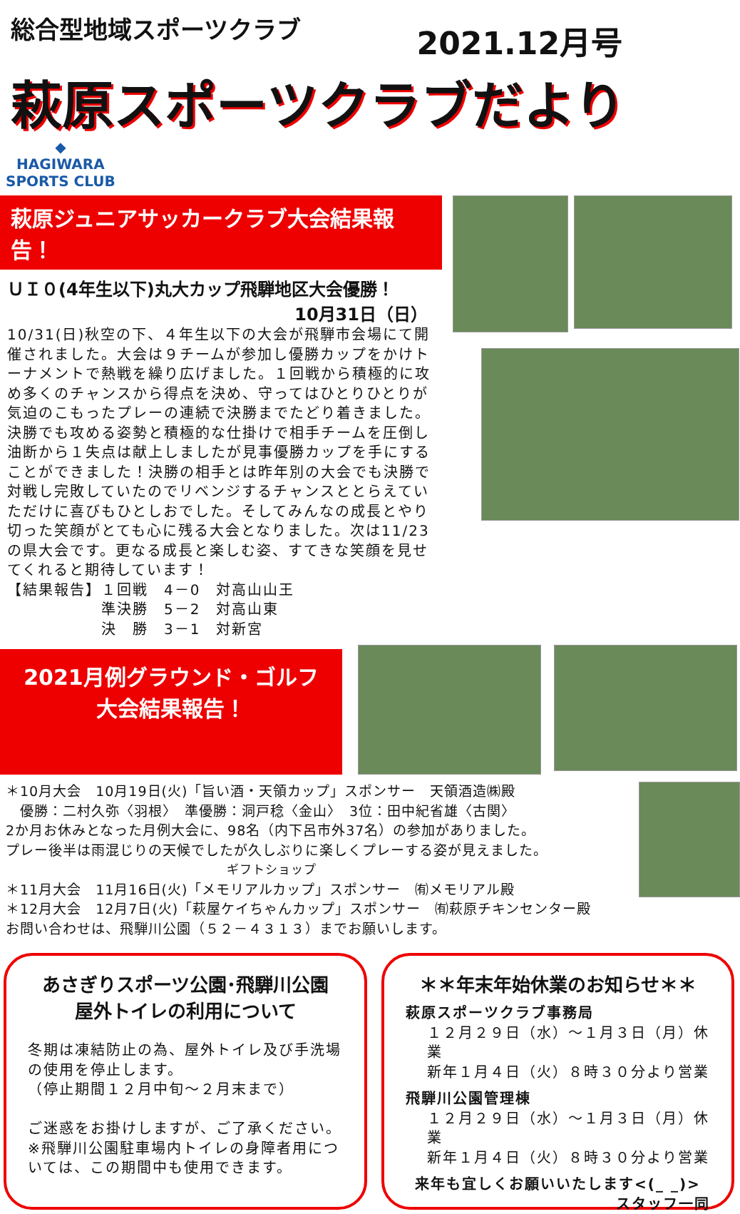総合型地域スポーツクラブ
2021.12月号
萩原スポーツクラブだより ◆
HAGIWARA
SPORTS CLUB
萩原ジュニアサッカークラブ大会結果報告！
ＵＩ０(4年生以下)丸大カップ飛騨地区大会優勝！
10月31日（日）
10/31(日)秋空の下、４年生以下の大会が飛騨市会場にて開催されました。大会は９チームが参加し優勝カップをかけトーナメントで熱戦を繰り広げました。１回戦から積極的に攻め多くのチャンスから得点を決め、守ってはひとりひとりが気迫のこもったプレーの連続で決勝までたどり着きました。決勝でも攻める姿勢と積極的な仕掛けで相手チームを圧倒し油断から１失点は献上しましたが見事優勝カップを手にすることができました！決勝の相手とは昨年別の大会でも決勝で対戦し完敗していたのでリベンジするチャンスととらえていただけに喜びもひとしおでした。そしてみんなの成長とやり切った笑顔がとても心に残る大会となりました。次は11/23の県大会です。更なる成長と楽しむ姿、すてきな笑顔を見せてくれると期待しています！
【結果報告】１回戦　4－0　対高山山王
　　　　　　準決勝　5－2　対高山東
　　　　　　決　勝　3－1　対新宮
2021月例グラウンド・ゴルフ
大会結果報告！
＊10月大会　10月19日(火)「旨い酒・天領カップ」スポンサー　天領酒造㈱殿
　優勝：二村久弥〈羽根〉　準優勝：洞戸稔〈金山〉　3位：田中紀省雄〈古関〉
2か月お休みとなった月例大会に、98名（内下呂市外37名）の参加がありました。
プレー後半は雨混じりの天候でしたが久しぶりに楽しくプレーする姿が見えました。
ギフトショップ
＊11月大会　11月16日(火)「メモリアルカップ」スポンサー　㈲メモリアル殿
＊12月大会　12月7日(火)「萩屋ケイちゃんカップ」スポンサー　㈲萩原チキンセンター殿
お問い合わせは、飛騨川公園（５２－４３１３）までお願いします。
あさぎりスポーツ公園･飛騨川公園
屋外トイレの利用について
冬期は凍結防止の為、屋外トイレ及び手洗場の使用を停止します。
（停止期間１２月中旬～２月末まで）
ご迷惑をお掛けしますが、ご了承ください。
※飛騨川公園駐車場内トイレの身障者用については、この期間中も使用できます。
＊＊年末年始休業のお知らせ＊＊
萩原スポーツクラブ事務局
１２月２９日（水）～１月３日（月）休業
新年１月４日（火）８時３０分より営業
飛騨川公園管理棟
１２月２９日（水）～１月３日（月）休業
新年１月４日（火）８時３０分より営業
来年も宜しくお願いいたします<(_ _)>
スタッフ一同